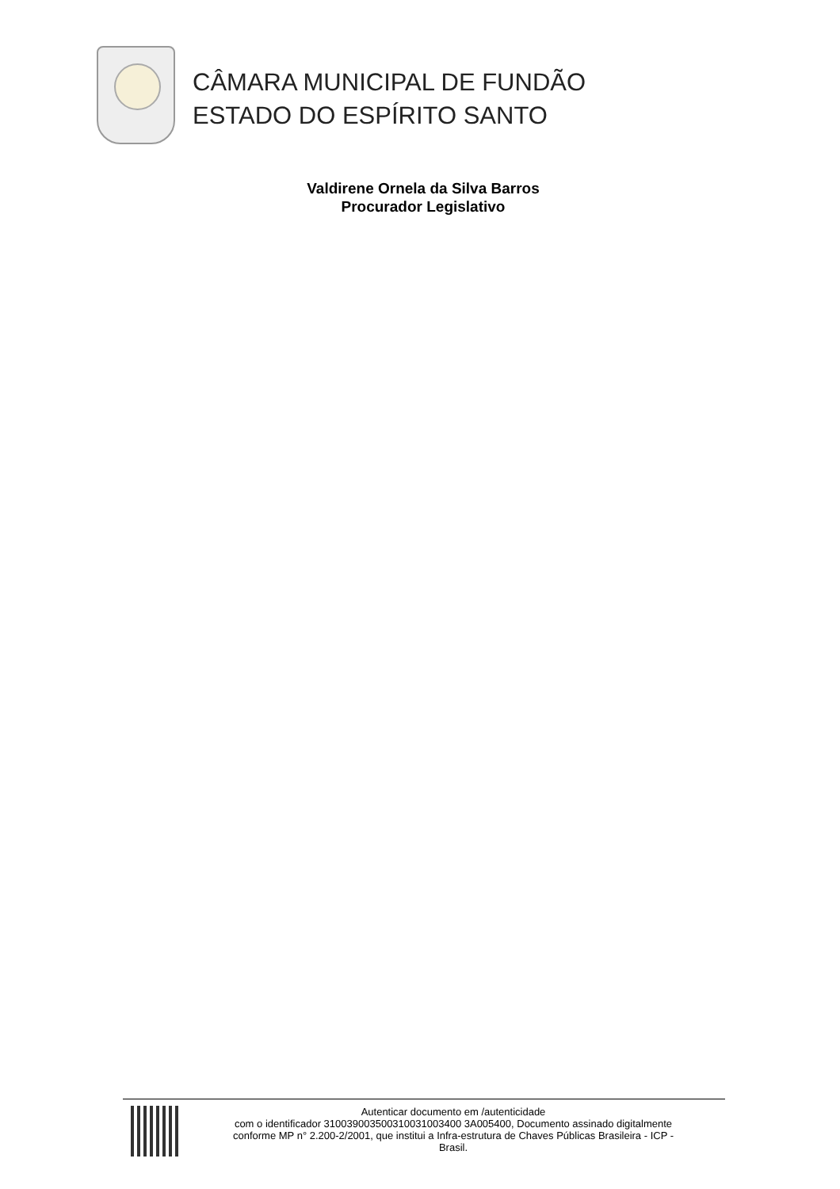CÂMARA MUNICIPAL DE FUNDÃO
ESTADO DO ESPÍRITO SANTO
Valdirene Ornela da Silva Barros
Procurador Legislativo
Autenticar documento em /autenticidade
com o identificador 310039003500310031003400 3A005400, Documento assinado digitalmente
conforme MP n° 2.200-2/2001, que institui a Infra-estrutura de Chaves Públicas Brasileira - ICP -
Brasil.